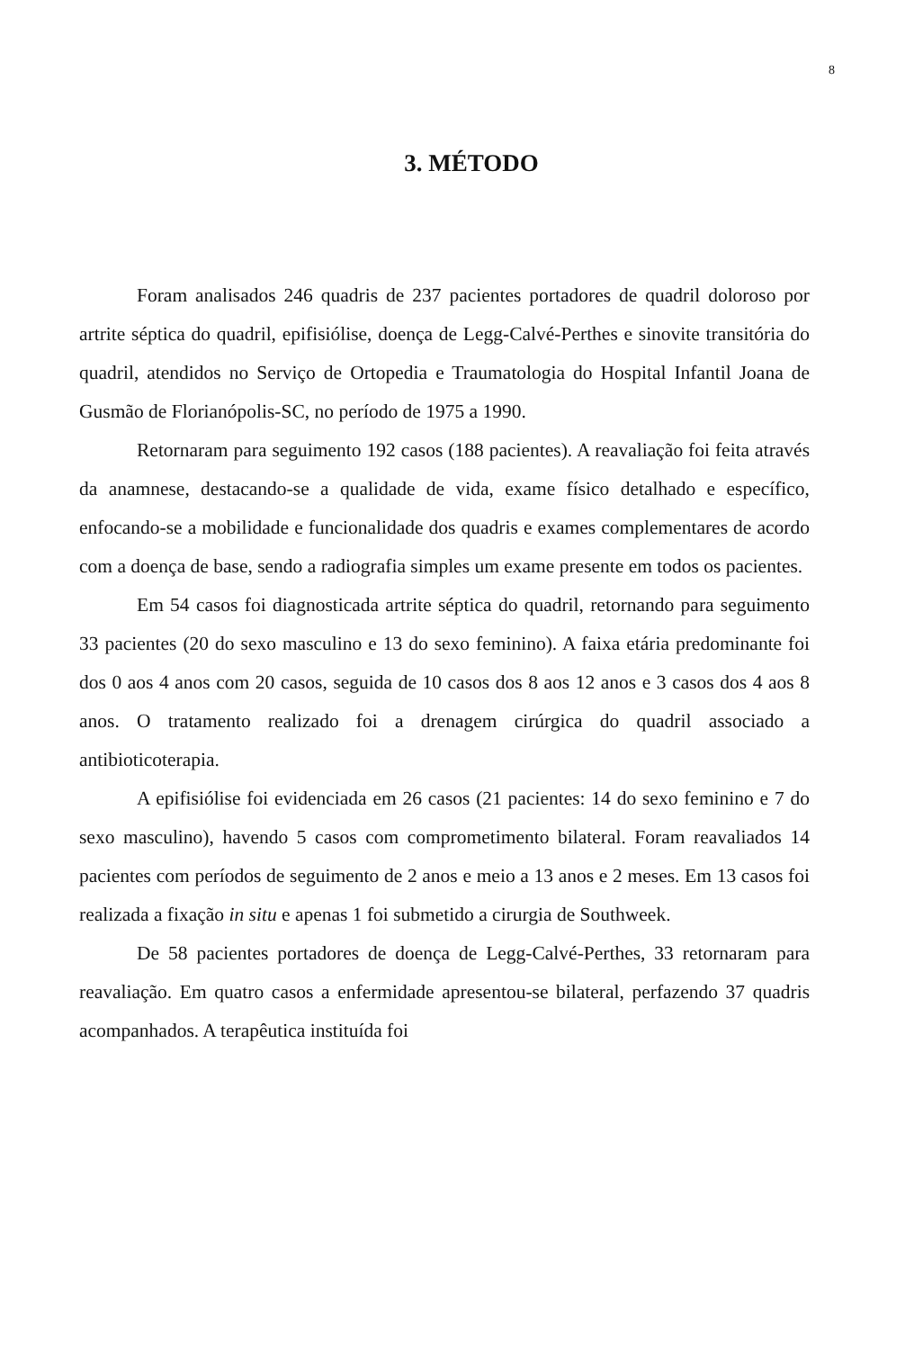8
3. MÉTODO
Foram analisados 246 quadris de 237 pacientes portadores de quadril doloroso por artrite séptica do quadril, epifisiólise, doença de Legg-Calvé-Perthes e sinovite transitória do quadril, atendidos no Serviço de Ortopedia e Traumatologia do Hospital Infantil Joana de Gusmão de Florianópolis-SC, no período de 1975 a 1990.
Retornaram para seguimento 192 casos (188 pacientes). A reavaliação foi feita através da anamnese, destacando-se a qualidade de vida, exame físico detalhado e específico, enfocando-se a mobilidade e funcionalidade dos quadris e exames complementares de acordo com a doença de base, sendo a radiografia simples um exame presente em todos os pacientes.
Em 54 casos foi diagnosticada artrite séptica do quadril, retornando para seguimento 33 pacientes (20 do sexo masculino e 13 do sexo feminino). A faixa etária predominante foi dos 0 aos 4 anos com 20 casos, seguida de 10 casos dos 8 aos 12 anos e 3 casos dos 4 aos 8 anos. O tratamento realizado foi a drenagem cirúrgica do quadril associado a antibioticoterapia.
A epifisiólise foi evidenciada em 26 casos (21 pacientes: 14 do sexo feminino e 7 do sexo masculino), havendo 5 casos com comprometimento bilateral. Foram reavaliados 14 pacientes com períodos de seguimento de 2 anos e meio a 13 anos e 2 meses. Em 13 casos foi realizada a fixação in situ e apenas 1 foi submetido a cirurgia de Southweek.
De 58 pacientes portadores de doença de Legg-Calvé-Perthes, 33 retornaram para reavaliação. Em quatro casos a enfermidade apresentou-se bilateral, perfazendo 37 quadris acompanhados. A terapêutica instituída foi